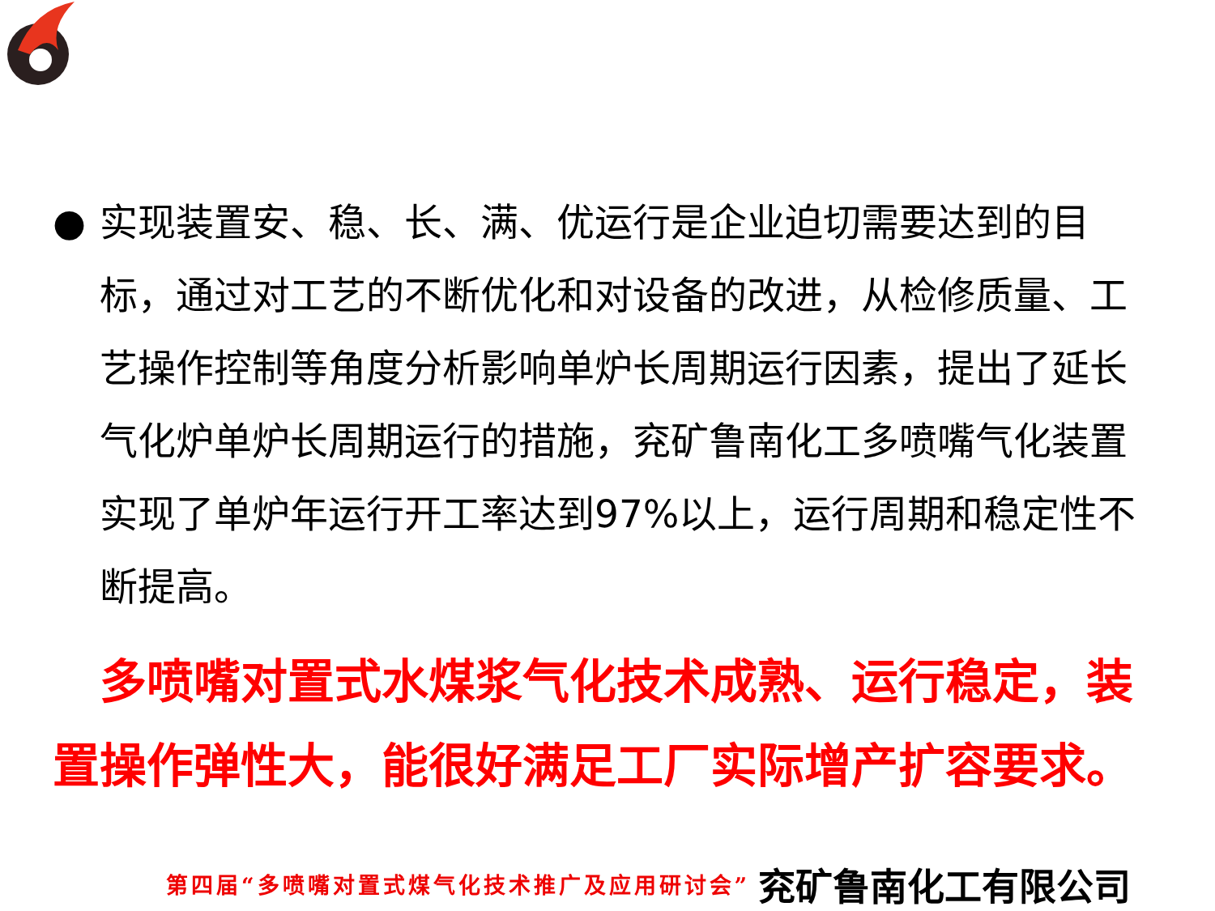● 实现装置安、稳、长、满、优运行是企业迫切需要达到的目标，通过对工艺的不断优化和对设备的改进，从检修质量、工艺操作控制等角度分析影响单炉长周期运行因素，提出了延长气化炉单炉长周期运行的措施，兖矿鲁南化工多喷嘴气化装置实现了单炉年运行开工率达到97%以上，运行周期和稳定性不断提高。
多喷嘴对置式水煤浆气化技术成熟、运行稳定，装置操作弹性大，能很好满足工厂实际增产扩容要求。
第四届“多喷嘴对置式煤气化技术推广及应用研讨会” 兖矿鲁南化工有限公司